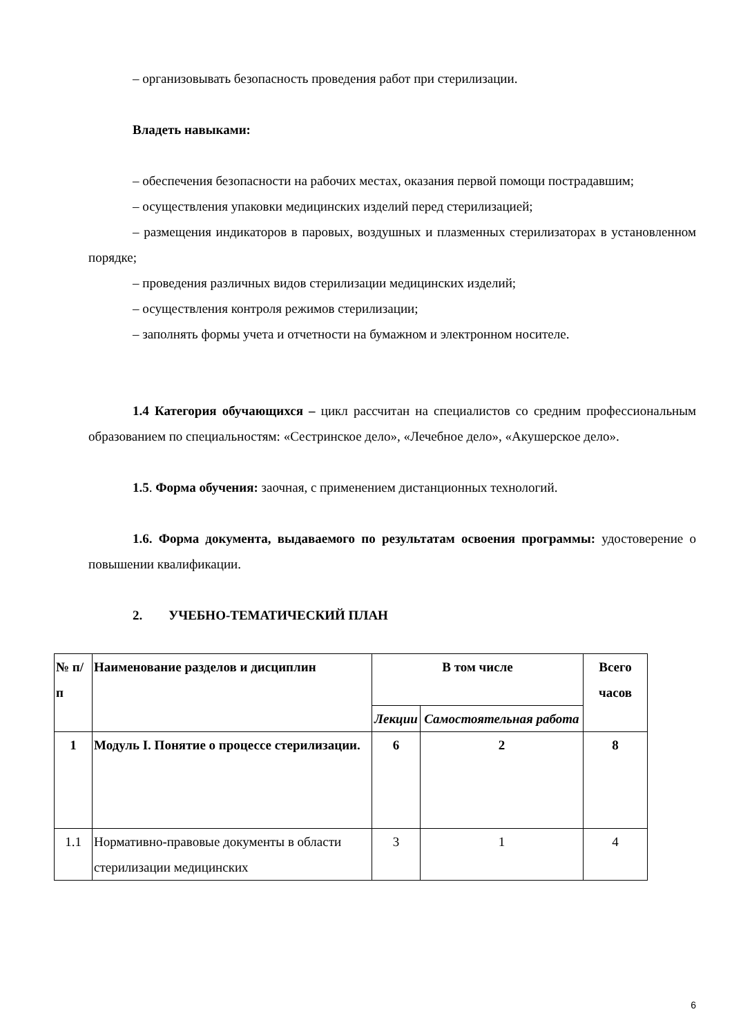– организовывать безопасность проведения работ при стерилизации.
Владеть навыками:
– обеспечения безопасности на рабочих местах, оказания первой помощи пострадавшим;
– осуществления упаковки медицинских изделий перед стерилизацией;
– размещения индикаторов в паровых, воздушных и плазменных стерилизаторах в установленном порядке;
– проведения различных видов стерилизации медицинских изделий;
– осуществления контроля режимов стерилизации;
– заполнять формы учета и отчетности на бумажном и электронном носителе.
1.4 Категория обучающихся – цикл рассчитан на специалистов со средним профессиональным образованием по специальностям: «Сестринское дело», «Лечебное дело», «Акушерское дело».
1.5. Форма обучения: заочная, с применением дистанционных технологий.
1.6. Форма документа, выдаваемого по результатам освоения программы: удостоверение о повышении квалификации.
2. УЧЕБНО-ТЕМАТИЧЕСКИЙ ПЛАН
| № п/п | Наименование разделов и дисциплин | В том числе | | Всего часов |
| --- | --- | --- | --- | --- |
| | | Лекции | Самостоятельная работа | |
| 1 | Модуль I. Понятие о процессе стерилизации. | 6 | 2 | 8 |
| 1.1 | Нормативно-правовые документы в области стерилизации медицинских | 3 | 1 | 4 |
6